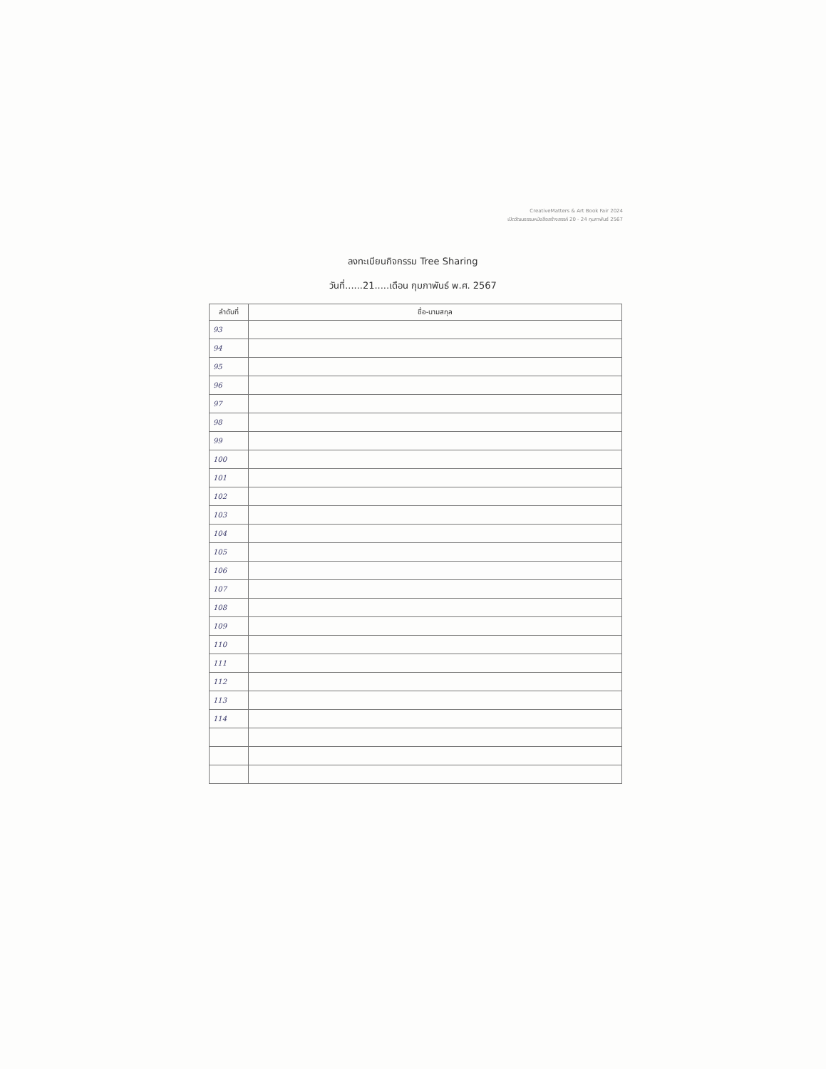CreativeMatters & Art Book Fair 2024
เปิดวัฒนธรรมหนังสือสร้างสรรค์ 20 - 24 กุมภาพันธ์ 2567
ลงทะเบียนกิจกรรม Tree Sharing
วันที่......21.....เดือน กุมภาพันธ์ พ.ศ. 2567
| ลำดับที่ | ชื่อ-นามสกุล |
| --- | --- |
| 93 | |
| 94 | |
| 95 | |
| 96 | |
| 97 | |
| 98 | |
| 99 | |
| 100 | |
| 101 | |
| 102 | |
| 103 | |
| 104 | |
| 105 | |
| 106 | |
| 107 | |
| 108 | |
| 109 | |
| 110 | |
| 111 | |
| 112 | |
| 113 | |
| 114 | |